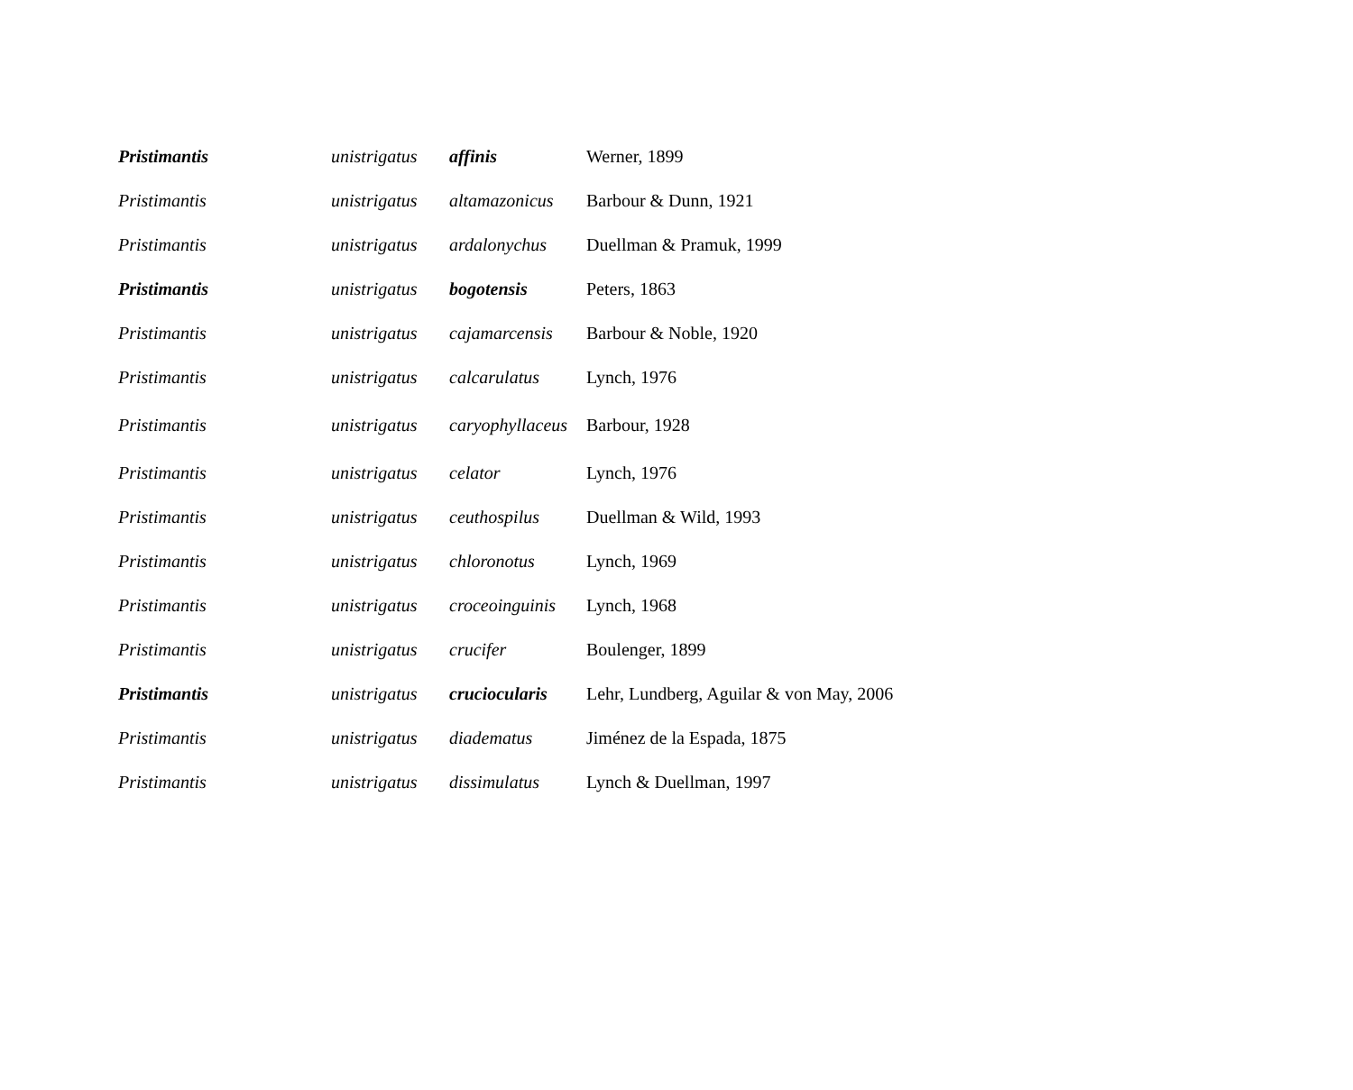| Pristimantis | unistrigatus | affinis | Werner, 1899 |
| Pristimantis | unistrigatus | altamazonicus | Barbour & Dunn, 1921 |
| Pristimantis | unistrigatus | ardalonychus | Duellman & Pramuk, 1999 |
| Pristimantis | unistrigatus | bogotensis | Peters, 1863 |
| Pristimantis | unistrigatus | cajamarcensis | Barbour & Noble, 1920 |
| Pristimantis | unistrigatus | calcarulatus | Lynch, 1976 |
| Pristimantis | unistrigatus | caryophyllaceus | Barbour, 1928 |
| Pristimantis | unistrigatus | celator | Lynch, 1976 |
| Pristimantis | unistrigatus | ceuthospilus | Duellman & Wild, 1993 |
| Pristimantis | unistrigatus | chloronotus | Lynch, 1969 |
| Pristimantis | unistrigatus | croceoinguinis | Lynch, 1968 |
| Pristimantis | unistrigatus | crucifer | Boulenger, 1899 |
| Pristimantis | unistrigatus | cruciocularis | Lehr, Lundberg, Aguilar & von May, 2006 |
| Pristimantis | unistrigatus | diadematus | Jiménez de la Espada, 1875 |
| Pristimantis | unistrigatus | dissimulatus | Lynch & Duellman, 1997 |